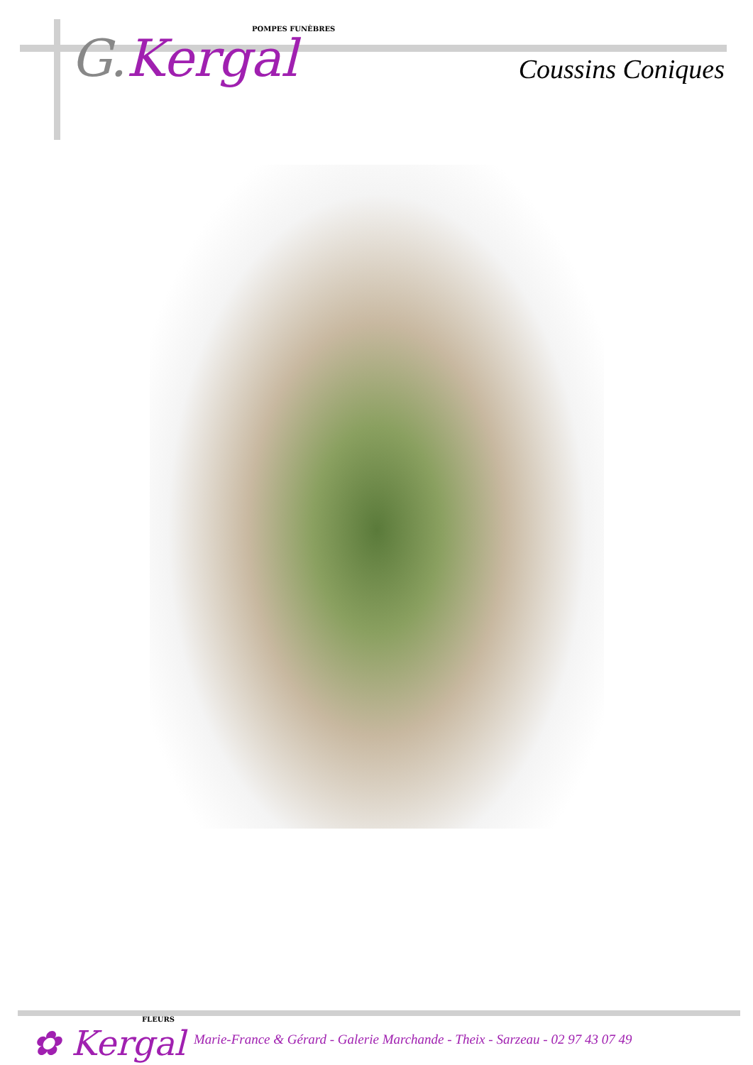POMPES FUNÈBRES
G. Kergal
Coussins Coniques
FLEURS
✿ Kergal
Marie-France & Gérard - Galerie Marchande - Theix - Sarzeau - 02 97 43 07 49